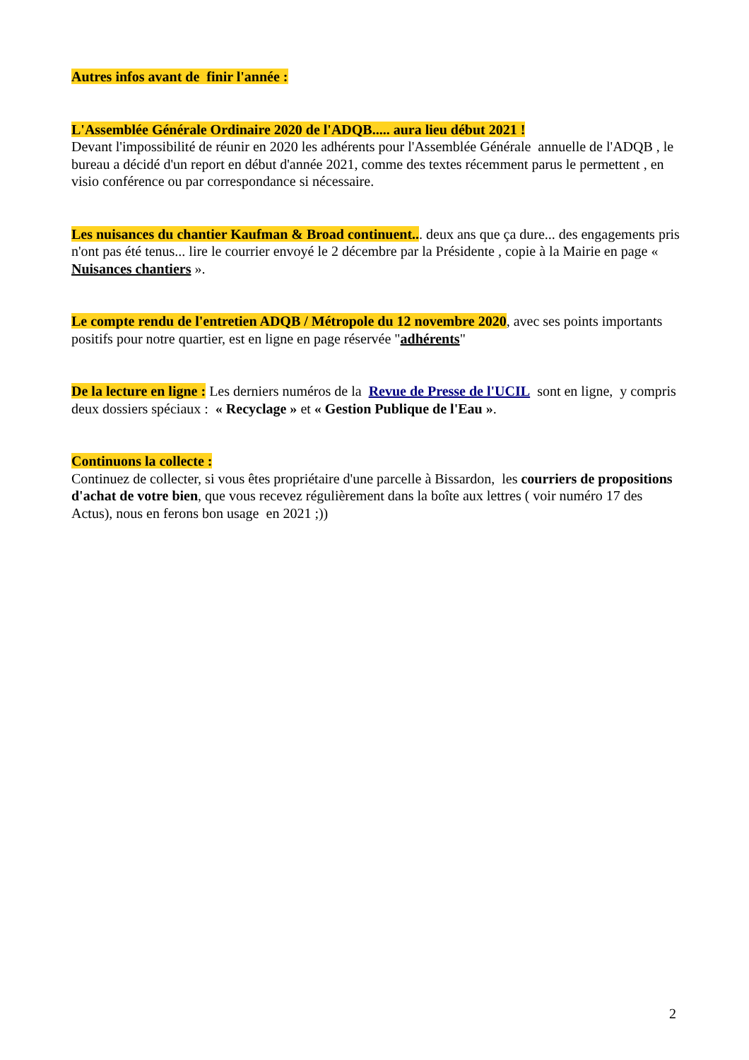Autres infos avant de finir l'année :
L'Assemblée Générale Ordinaire 2020 de l'ADQB..... aura lieu début 2021 !
Devant l'impossibilité de réunir en 2020 les adhérents pour l'Assemblée Générale annuelle de l'ADQB , le bureau a décidé d'un report en début d'année 2021, comme des textes récemment parus le permettent , en visio conférence ou par correspondance si nécessaire.
Les nuisances du chantier Kaufman & Broad continuent... deux ans que ça dure... des engagements pris n'ont pas été tenus... lire le courrier envoyé le 2 décembre par la Présidente , copie à la Mairie en page « Nuisances chantiers ».
Le compte rendu de l'entretien ADQB / Métropole du 12 novembre 2020, avec ses points importants positifs pour notre quartier, est en ligne en page réservée "adhérents"
De la lecture en ligne : Les derniers numéros de la Revue de Presse de l'UCIL sont en ligne, y compris deux dossiers spéciaux : « Recyclage » et « Gestion Publique de l'Eau ».
Continuons la collecte :
Continuez de collecter, si vous êtes propriétaire d'une parcelle à Bissardon, les courriers de propositions d'achat de votre bien, que vous recevez régulièrement dans la boîte aux lettres ( voir numéro 17 des Actus), nous en ferons bon usage en 2021 ;))
2